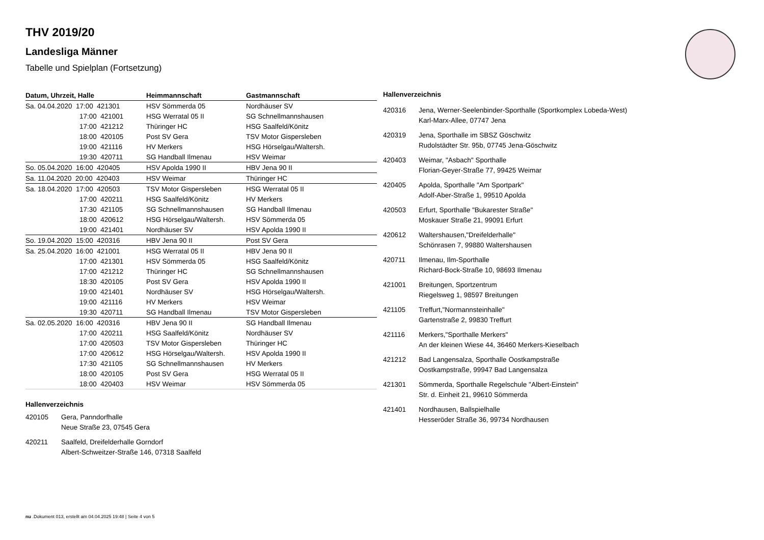THV 2019/20
Landesliga Männer
Tabelle und Spielplan (Fortsetzung)
| Datum, Uhrzeit, Halle | Heimmannschaft | Gastmannschaft |
| --- | --- | --- |
| Sa. 04.04.2020 17:00 421301 | HSV Sömmerda 05 | Nordhäuser SV |
| 17:00 421001 | HSG Werratal 05 II | SG Schnellmannshausen |
| 17:00 421212 | Thüringer HC | HSG Saalfeld/Könitz |
| 18:00 420105 | Post SV Gera | TSV Motor Gispersleben |
| 19:00 421116 | HV Merkers | HSG Hörselgau/Waltersh. |
| 19:30 420711 | SG Handball Ilmenau | HSV Weimar |
| So. 05.04.2020 16:00 420405 | HSV Apolda 1990 II | HBV Jena 90 II |
| Sa. 11.04.2020 20:00 420403 | HSV Weimar | Thüringer HC |
| Sa. 18.04.2020 17:00 420503 | TSV Motor Gispersleben | HSG Werratal 05 II |
| 17:00 420211 | HSG Saalfeld/Könitz | HV Merkers |
| 17:30 421105 | SG Schnellmannshausen | SG Handball Ilmenau |
| 18:00 420612 | HSG Hörselgau/Waltersh. | HSV Sömmerda 05 |
| 19:00 421401 | Nordhäuser SV | HSV Apolda 1990 II |
| So. 19.04.2020 15:00 420316 | HBV Jena 90 II | Post SV Gera |
| Sa. 25.04.2020 16:00 421001 | HSG Werratal 05 II | HBV Jena 90 II |
| 17:00 421301 | HSV Sömmerda 05 | HSG Saalfeld/Könitz |
| 17:00 421212 | Thüringer HC | SG Schnellmannshausen |
| 18:30 420105 | Post SV Gera | HSV Apolda 1990 II |
| 19:00 421401 | Nordhäuser SV | HSG Hörselgau/Waltersh. |
| 19:00 421116 | HV Merkers | HSV Weimar |
| 19:30 420711 | SG Handball Ilmenau | TSV Motor Gispersleben |
| Sa. 02.05.2020 16:00 420316 | HBV Jena 90 II | SG Handball Ilmenau |
| 17:00 420211 | HSG Saalfeld/Könitz | Nordhäuser SV |
| 17:00 420503 | TSV Motor Gispersleben | Thüringer HC |
| 17:00 420612 | HSG Hörselgau/Waltersh. | HSV Apolda 1990 II |
| 17:30 421105 | SG Schnellmannshausen | HV Merkers |
| 18:00 420105 | Post SV Gera | HSG Werratal 05 II |
| 18:00 420403 | HSV Weimar | HSV Sömmerda 05 |
Hallenverzeichnis
| 420105 | Gera, Panndorfhalle Neue Straße 23, 07545 Gera |
| 420211 | Saalfeld, Dreifelderhalle Gorndorf Albert-Schweitzer-Straße 146, 07318 Saalfeld |
Hallenverzeichnis
| 420316 | Jena, Werner-Seelenbinder-Sporthalle (Sportkomplex Lobeda-West) Karl-Marx-Allee, 07747 Jena |
| 420319 | Jena, Sporthalle im SBSZ Göschwitz Rudolstädter Str. 95b, 07745 Jena-Göschwitz |
| 420403 | Weimar, "Asbach" Sporthalle Florian-Geyer-Straße 77, 99425 Weimar |
| 420405 | Apolda, Sporthalle "Am Sportpark" Adolf-Aber-Straße 1, 99510 Apolda |
| 420503 | Erfurt, Sporthalle "Bukarester Straße" Moskauer Straße 21, 99091 Erfurt |
| 420612 | Waltershausen,"Dreifelderhalle" Schönrasen 7, 99880 Waltershausen |
| 420711 | Ilmenau, Ilm-Sporthalle Richard-Bock-Straße 10, 98693 Ilmenau |
| 421001 | Breitungen, Sportzentrum Riegelsweg 1, 98597 Breitungen |
| 421105 | Treffurt,"Normannsteinhalle" Gartenstraße 2, 99830 Treffurt |
| 421116 | Merkers,"Sporthalle Merkers" An der kleinen Wiese 44, 36460 Merkers-Kieselbach |
| 421212 | Bad Langensalza, Sporthalle Oostkampstraße Oostkampstraße, 99947 Bad Langensalza |
| 421301 | Sömmerda, Sporthalle Regelschule "Albert-Einstein" Str. d. Einheit 21, 99610 Sömmerda |
| 421401 | Nordhausen, Ballspielhalle Hesseröder Straße 36, 99734 Nordhausen |
nu .Dokument 013, erstellt am 04.04.2025 19:48 | Seite 4 von 5